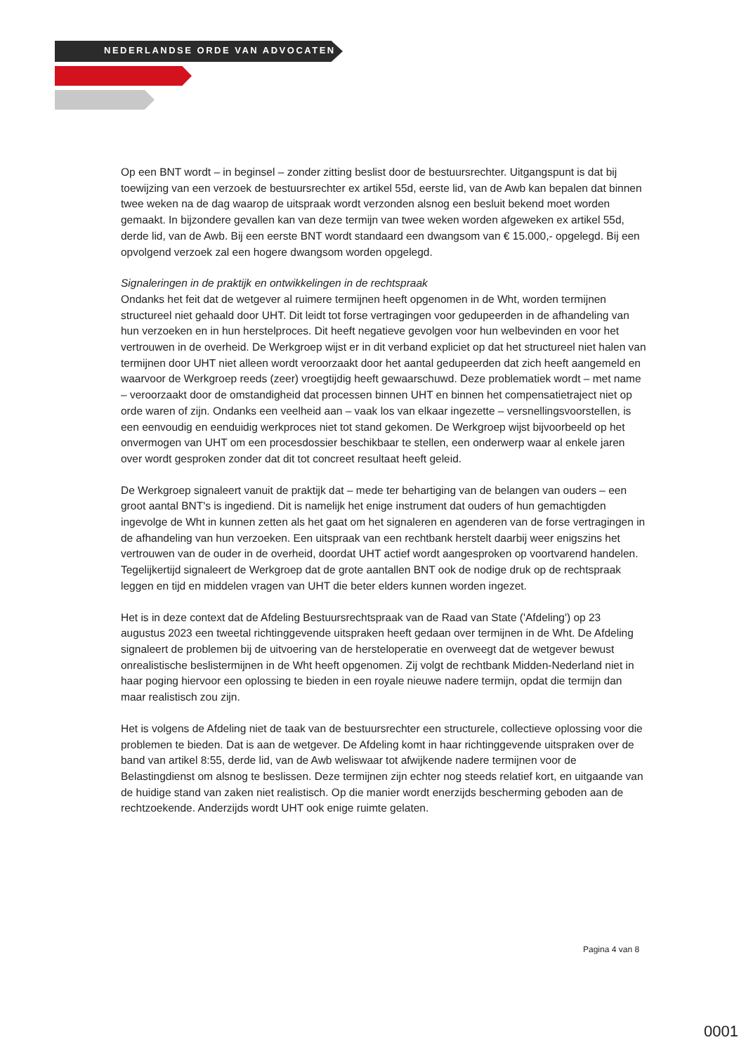NEDERLANDSE ORDE VAN ADVOCATEN
Op een BNT wordt – in beginsel – zonder zitting beslist door de bestuursrechter. Uitgangspunt is dat bij toewijzing van een verzoek de bestuursrechter ex artikel 55d, eerste lid, van de Awb kan bepalen dat binnen twee weken na de dag waarop de uitspraak wordt verzonden alsnog een besluit bekend moet worden gemaakt. In bijzondere gevallen kan van deze termijn van twee weken worden afgeweken ex artikel 55d, derde lid, van de Awb. Bij een eerste BNT wordt standaard een dwangsom van € 15.000,- opgelegd. Bij een opvolgend verzoek zal een hogere dwangsom worden opgelegd.
Signaleringen in de praktijk en ontwikkelingen in de rechtspraak
Ondanks het feit dat de wetgever al ruimere termijnen heeft opgenomen in de Wht, worden termijnen structureel niet gehaald door UHT. Dit leidt tot forse vertragingen voor gedupeerden in de afhandeling van hun verzoeken en in hun herstelproces. Dit heeft negatieve gevolgen voor hun welbevinden en voor het vertrouwen in de overheid. De Werkgroep wijst er in dit verband expliciet op dat het structureel niet halen van termijnen door UHT niet alleen wordt veroorzaakt door het aantal gedupeerden dat zich heeft aangemeld en waarvoor de Werkgroep reeds (zeer) vroegtijdig heeft gewaarschuwd. Deze problematiek wordt – met name – veroorzaakt door de omstandigheid dat processen binnen UHT en binnen het compensatietraject niet op orde waren of zijn. Ondanks een veelheid aan – vaak los van elkaar ingezette – versnellingsvoorstellen, is een eenvoudig en eenduidig werkproces niet tot stand gekomen. De Werkgroep wijst bijvoorbeeld op het onvermogen van UHT om een procesdossier beschikbaar te stellen, een onderwerp waar al enkele jaren over wordt gesproken zonder dat dit tot concreet resultaat heeft geleid.
De Werkgroep signaleert vanuit de praktijk dat – mede ter behartiging van de belangen van ouders – een groot aantal BNT's is ingediend. Dit is namelijk het enige instrument dat ouders of hun gemachtigden ingevolge de Wht in kunnen zetten als het gaat om het signaleren en agenderen van de forse vertragingen in de afhandeling van hun verzoeken. Een uitspraak van een rechtbank herstelt daarbij weer enigszins het vertrouwen van de ouder in de overheid, doordat UHT actief wordt aangesproken op voortvarend handelen. Tegelijkertijd signaleert de Werkgroep dat de grote aantallen BNT ook de nodige druk op de rechtspraak leggen en tijd en middelen vragen van UHT die beter elders kunnen worden ingezet.
Het is in deze context dat de Afdeling Bestuursrechtspraak van de Raad van State ('Afdeling') op 23 augustus 2023 een tweetal richtinggevende uitspraken heeft gedaan over termijnen in de Wht. De Afdeling signaleert de problemen bij de uitvoering van de hersteloperatie en overweegt dat de wetgever bewust onrealistische beslistermijnen in de Wht heeft opgenomen. Zij volgt de rechtbank Midden-Nederland niet in haar poging hiervoor een oplossing te bieden in een royale nieuwe nadere termijn, opdat die termijn dan maar realistisch zou zijn.
Het is volgens de Afdeling niet de taak van de bestuursrechter een structurele, collectieve oplossing voor die problemen te bieden. Dat is aan de wetgever. De Afdeling komt in haar richtinggevende uitspraken over de band van artikel 8:55, derde lid, van de Awb weliswaar tot afwijkende nadere termijnen voor de Belastingdienst om alsnog te beslissen. Deze termijnen zijn echter nog steeds relatief kort, en uitgaande van de huidige stand van zaken niet realistisch. Op die manier wordt enerzijds bescherming geboden aan de rechtzoekende. Anderzijds wordt UHT ook enige ruimte gelaten.
Pagina 4 van 8
0001